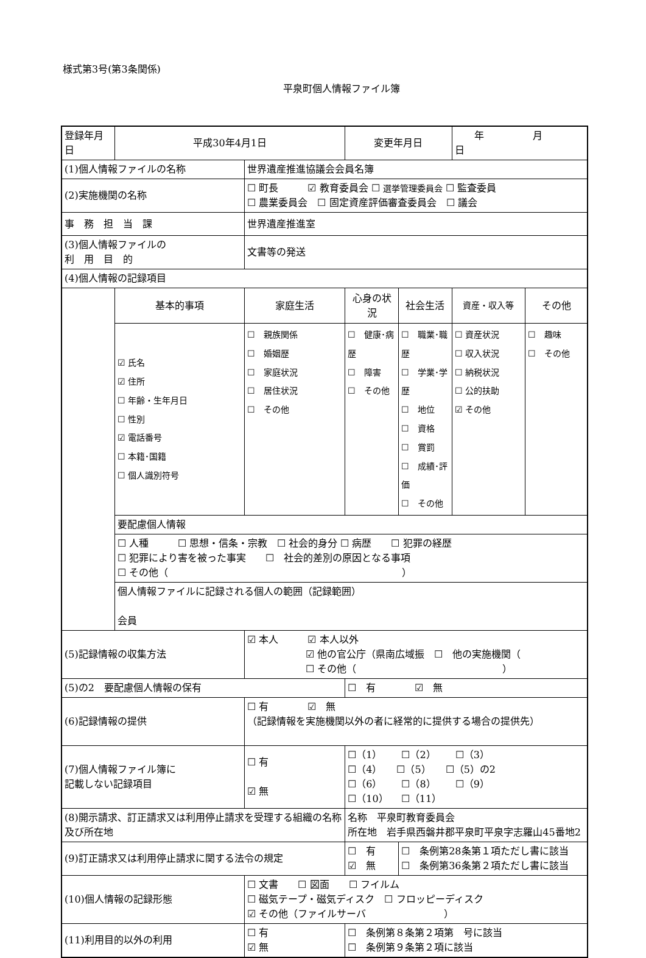様式第3号(第3条関係)
平泉町個人情報ファイル簿
| 登録年月日 | 平成30年4月1日 | | | 変更年月日 | | 年 月 日 | |
| (1)個人情報ファイルの名称 | | 世界遺産推進協議会会員名簿 | | | | | |
| (2)実施機関の名称 | | ☐ 町長 ☑ 教育委員会 ☐ 選挙管理委員会 ☐ 監査委員 ☐ 農業委員会 ☐ 固定資産評価審査委員会 ☐ 議会 | | | | | |
| 事 務 担 当 課 | | 世界遺産推進室 | | | | | |
| (3)個人情報ファイルの 利 用 目 的 | | 文書等の発送 | | | | | |
| (4)個人情報の記録項目 | | | | | | | |
| | 基本的事項 | 家庭生活 | | 心身の状況 | 社会生活 | 資産・収入等 | その他 |
| | ☑ 氏名 ☑ 住所 ☐ 年齢・生年月日 ☐ 性別 ☑ 電話番号 ☐ 本籍･国籍 ☐ 個人識別符号 | ☐ 親族関係 ☐ 婚姻歴 ☐ 家庭状況 ☐ 居住状況 ☐ その他 | | ☐ 健康･病歴 ☐ 障害 ☐ その他 | ☐ 職業･職歴 ☐ 学業･学歴 ☐ 地位 ☐ 資格 ☐ 賞罰 ☐ 成績･評価 ☐ その他 | ☐ 資産状況 ☐ 収入状況 ☐ 納税状況 ☐ 公的扶助 ☑ その他 | ☐ 趣味 ☐ その他 |
| | 要配慮個人情報 | | | | | | |
| | ☐ 人種 ☐ 思想・信条・宗教 ☐ 社会的身分 ☐ 病歴 ☐ 犯罪の経歴 ☐ 犯罪により害を被った事実 ☐ 社会的差別の原因となる事項 ☐ その他（ ） | | | | | | |
| | 個人情報ファイルに記録される個人の範囲（記録範囲） 会員 | | | | | | |
| (5)記録情報の収集方法 | | ☑ 本人 ☑ 本人以外 ☑ 他の官公庁（県南広域振 ☐ 他の実施機関（ ☐ その他（ ） | | | | | |
| (5)の2 要配慮個人情報の保有 | | | ☐ 有 ☑ 無 | | | | |
| (6)記録情報の提供 | | ☐ 有 ☑ 無 （記録情報を実施機関以外の者に経常的に提供する場合の提供先） | | | | | |
| (7)個人情報ファイル簿に 記載しない記録項目 | | ☐ 有 ☑ 無 | ☐（1） ☐（2） ☐（3） ☐（4） ☐（5） ☐（5）の2 ☐（6） ☐（8） ☐（9） ☐（10） ☐（11） | | | | |
| (8)開示請求、訂正請求又は利用停止請求を受理する組織の名称及び所在地 | | | 名称 平泉町教育委員会 所在地 岩手県西磐井郡平泉町平泉字志羅山45番地2 | | | | |
| (9)訂正請求又は利用停止請求に関する法令の規定 | | | ☐ 有 ☑ 無 | | ☐ 条例第28条第１項ただし書に該当 ☐ 条例第36条第２項ただし書に該当 | | |
| (10)個人情報の記録形態 | | ☐ 文書 ☐ 図面 ☐ フイルム ☐ 磁気テープ・磁気ディスク ☐ フロッピーディスク ☑ その他（ファイルサーバ ） | | | | | |
| (11)利用目的以外の利用 | | ☐ 有 ☑ 無 | ☐ 条例第８条第２項第 号に該当 ☐ 条例第９条第２項に該当 | | | | |